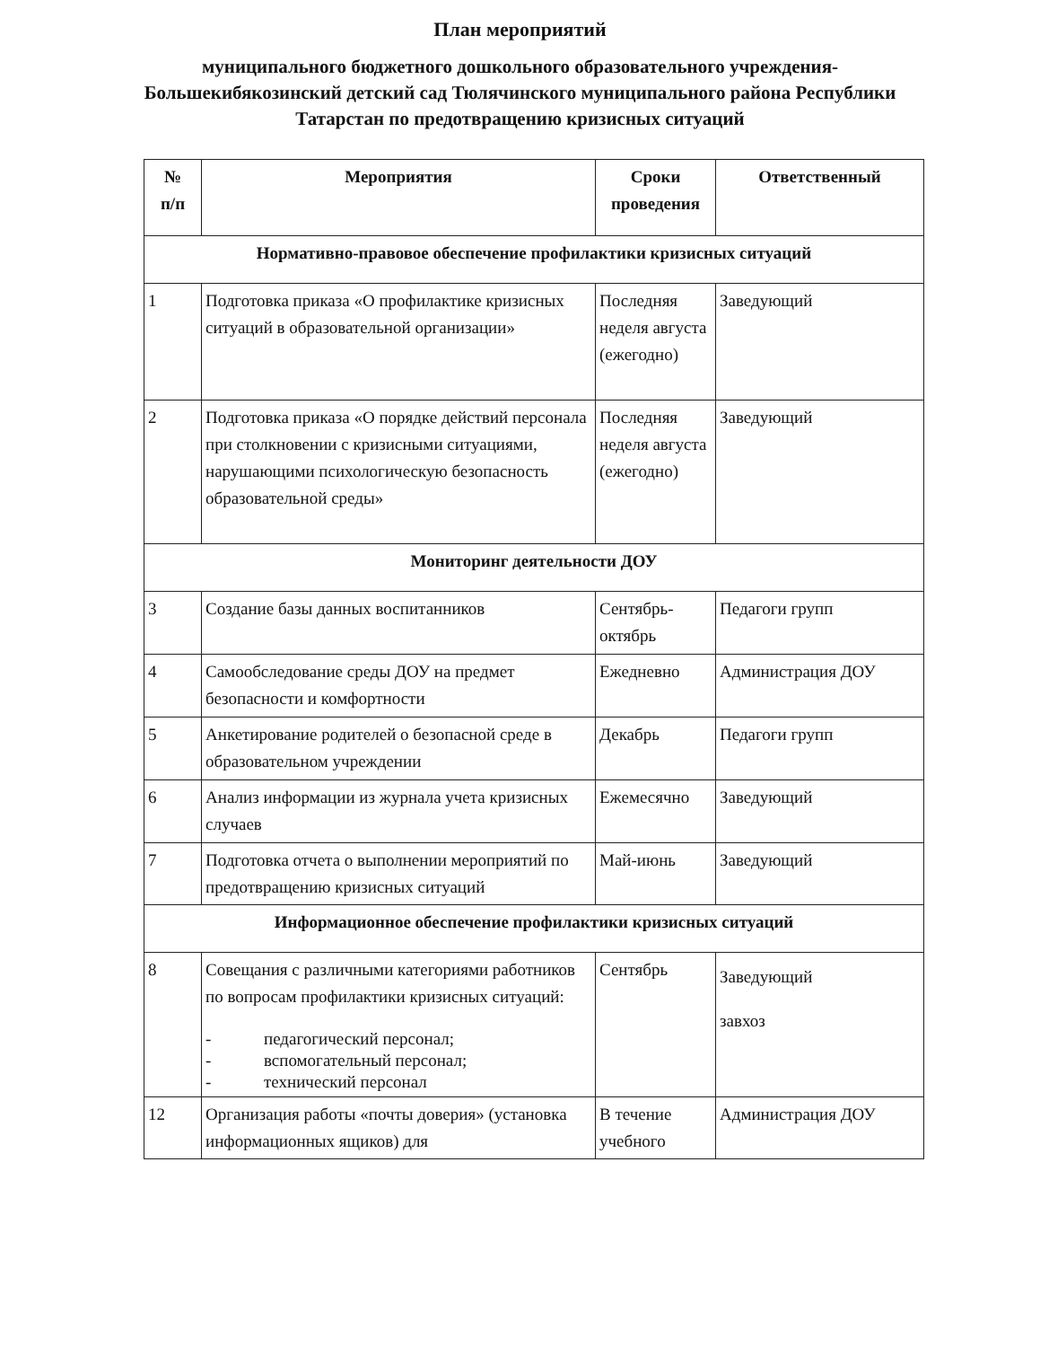План мероприятий
муниципального бюджетного дошкольного образовательного учреждения-Большекибякозинский детский сад Тюлячинского муниципального района Республики Татарстан по предотвращению кризисных ситуаций
| № п/п | Мероприятия | Сроки проведения | Ответственный |
| --- | --- | --- | --- |
| Нормативно-правовое обеспечение профилактики кризисных ситуаций | | | |
| 1 | Подготовка приказа «О профилактике кризисных ситуаций в образовательной организации» | Последняя неделя августа (ежегодно) | Заведующий |
| 2 | Подготовка приказа «О порядке действий персонала при столкновении с кризисными ситуациями, нарушающими психологическую безопасность образовательной среды» | Последняя неделя августа (ежегодно) | Заведующий |
| Мониторинг деятельности ДОУ | | | |
| 3 | Создание базы данных воспитанников | Сентябрь-октябрь | Педагоги групп |
| 4 | Самообследование среды ДОУ на предмет безопасности и комфортности | Ежедневно | Администрация ДОУ |
| 5 | Анкетирование родителей о безопасной среде в образовательном учреждении | Декабрь | Педагоги групп |
| 6 | Анализ информации из журнала учета кризисных случаев | Ежемесячно | Заведующий |
| 7 | Подготовка отчета о выполнении мероприятий по предотвращению кризисных ситуаций | Май-июнь | Заведующий |
| Информационное обеспечение профилактики кризисных ситуаций | | | |
| 8 | Совещания с различными категориями работников по вопросам профилактики кризисных ситуаций: - педагогический персонал; - вспомогательный персонал; - технический персонал | Сентябрь | Заведующий завхоз |
| 12 | Организация работы «почты доверия» (установка информационных ящиков) для | В течение учебного | Администрация ДОУ |